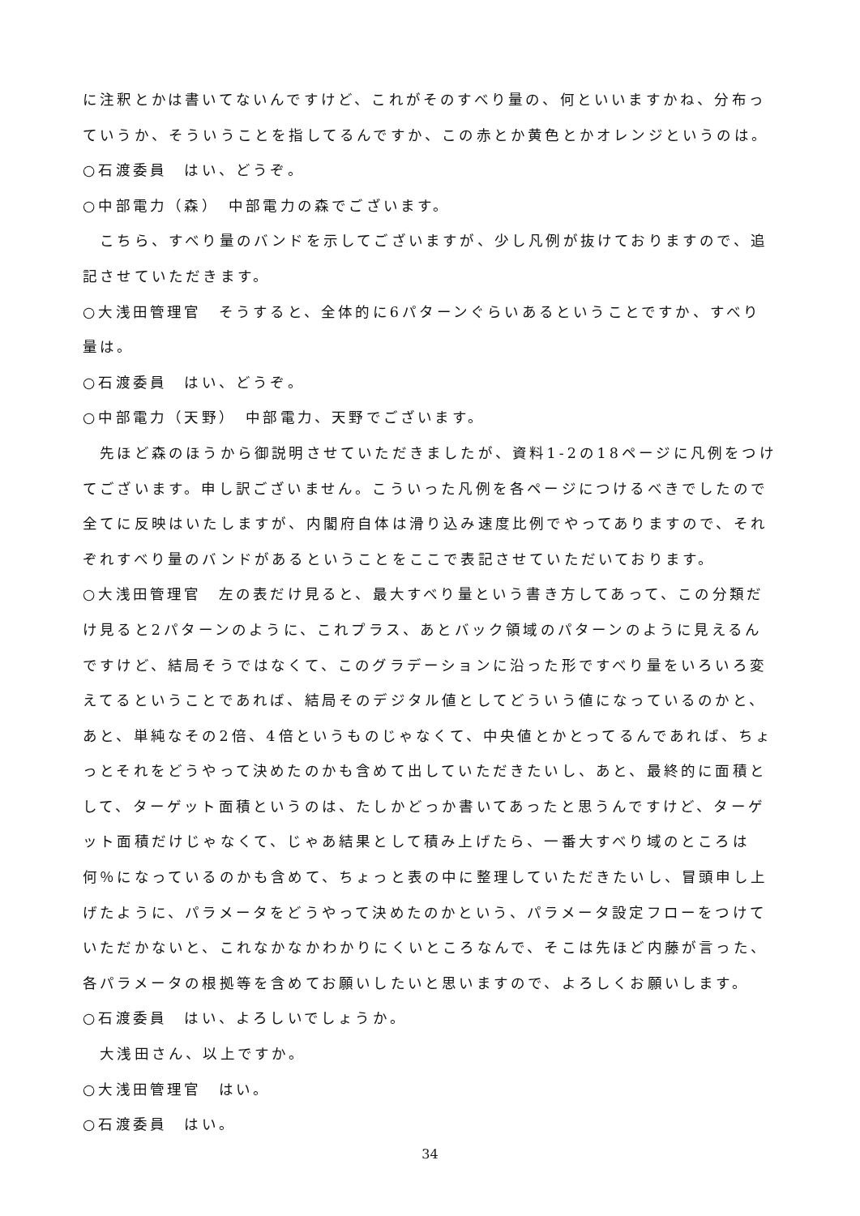に注釈とかは書いてないんですけど、これがそのすべり量の、何といいますかね、分布っていうか、そういうことを指してるんですか、この赤とか黄色とかオレンジというのは。
○石渡委員　はい、どうぞ。
○中部電力（森）　中部電力の森でございます。
　こちら、すべり量のバンドを示してございますが、少し凡例が抜けておりますので、追記させていただきます。
○大浅田管理官　そうすると、全体的に6パターンぐらいあるということですか、すべり量は。
○石渡委員　はい、どうぞ。
○中部電力（天野）　中部電力、天野でございます。
　先ほど森のほうから御説明させていただきましたが、資料1-2の18ページに凡例をつけてございます。申し訳ございません。こういった凡例を各ページにつけるべきでしたので全てに反映はいたしますが、内閣府自体は滑り込み速度比例でやってありますので、それぞれすべり量のバンドがあるということをここで表記させていただいております。
○大浅田管理官　左の表だけ見ると、最大すべり量という書き方してあって、この分類だけ見ると2パターンのように、これプラス、あとバック領域のパターンのように見えるんですけど、結局そうではなくて、このグラデーションに沿った形ですべり量をいろいろ変えてるということであれば、結局そのデジタル値としてどういう値になっているのかと、あと、単純なその2倍、4倍というものじゃなくて、中央値とかとってるんであれば、ちょっとそれをどうやって決めたのかも含めて出していただきたいし、あと、最終的に面積として、ターゲット面積というのは、たしかどっか書いてあったと思うんですけど、ターゲット面積だけじゃなくて、じゃあ結果として積み上げたら、一番大すべり域のところは何％になっているのかも含めて、ちょっと表の中に整理していただきたいし、冒頭申し上げたように、パラメータをどうやって決めたのかという、パラメータ設定フローをつけていただかないと、これなかなかわかりにくいところなんで、そこは先ほど内藤が言った、各パラメータの根拠等を含めてお願いしたいと思いますので、よろしくお願いします。
○石渡委員　はい、よろしいでしょうか。
　大浅田さん、以上ですか。
○大浅田管理官　はい。
○石渡委員　はい。
34